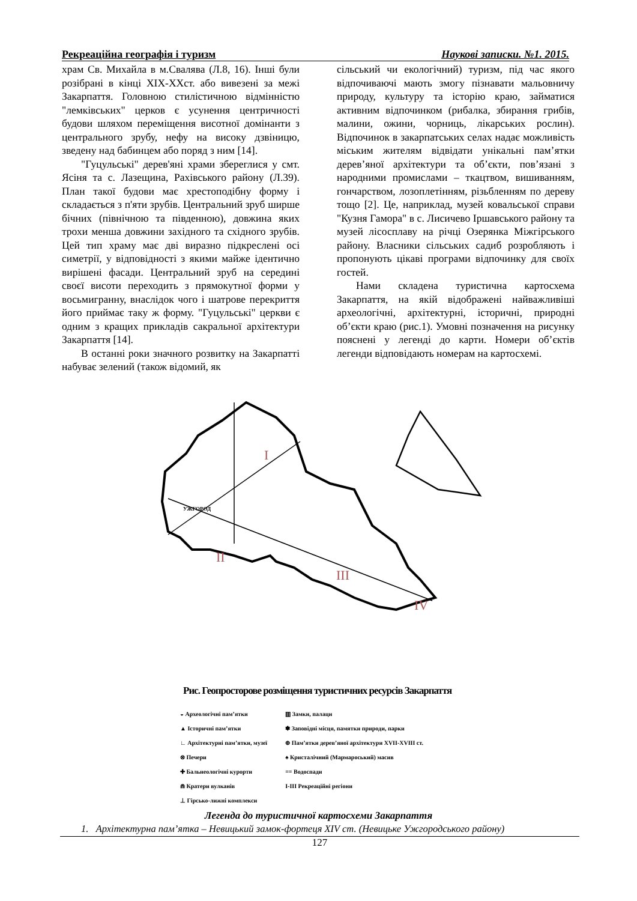Рекреаційна географія і туризм Наукові записки. №1. 2015.
храм Св. Михайла в м.Свалява (Л.8, 16). Інші були розібрані в кінці XIX-XXст. або вивезені за межі Закарпаття. Головною стилістичною відмінністю "лемківських" церков є усунення центричності будови шляхом переміщення висотної домінанти з центрального зрубу, нефу на високу дзвіницю, зведену над бабинцем або поряд з ним [14].
"Гуцульські" дерев'яні храми збереглися у смт. Ясіня та с. Лазещина, Рахівського району (Л.39). План такої будови має хрестоподібну форму і складається з п'яти зрубів. Центральний зруб ширше бічних (північною та південною), довжина яких трохи менша довжини західного та східного зрубів. Цей тип храму має дві виразно підкреслені осі симетрії, у відповідності з якими майже ідентично вирішені фасади. Центральний зруб на середині своєї висоти переходить з прямокутної форми у восьмигранну, внаслідок чого і шатрове перекриття його приймає таку ж форму. "Гуцульські" церкви є одним з кращих прикладів сакральної архітектури Закарпаття [14].
В останні роки значного розвитку на Закарпатті набуває зелений (також відомий, як
сільський чи екологічний) туризм, під час якого відпочиваючі мають змогу пізнавати мальовничу природу, культуру та історію краю, займатися активним відпочинком (рибалка, збирання грибів, малини, ожини, чорниць, лікарських рослин). Відпочинок в закарпатських селах надає можливість міським жителям відвідати унікальні пам’ятки дерев’яної архітектури та об’єкти, пов’язані з народними промислами – ткацтвом, вишиванням, гончарством, лозоплетінням, різьбленням по дереву тощо [2]. Це, наприклад, музей ковальської справи "Кузня Гамора" в с. Лисичево Іршавського району та музей лісосплаву на річці Озерянка Міжгірського району. Власники сільських садиб розробляють і пропонують цікаві програми відпочинку для своїх гостей.
Нами складена туристична картосхема Закарпаття, на якій відображені найважливіші археологічні, архітектурні, історичні, природні об’єкти краю (рис.1). Умовні позначення на рисунку пояснені у легенді до карти. Номери об’єктів легенди відповідають номерам на картосхемі.
I
II
III
IV
УЖГОРОД
Рис. Геопросторове розміщення туристичних ресурсів Закарпаття
◒ Археологічні пам’ятки
▲ Історичні пам’ятки
∟ Архітектурні пам’ятки, музеї
⊗ Печери
✚ Бальнеологічні курорти
⋒ Кратери вулканів
⊥ Гірсько-лижні комплекси
▥ Замки, палаци
✽ Заповідні місця, памятки природи, парки
⊕ Пам’ятки дерев’яної архітектури XVII-XVIII ст.
♠ Кристалічний (Мармароський) масив
== Водоспади
I-III Рекреаційні регіони
Легенда до туристичної картосхеми Закарпаття
1. Архітектурна пам’ятка – Невицький замок-фортеця XIV ст. (Невицьке Ужгородського району)
127